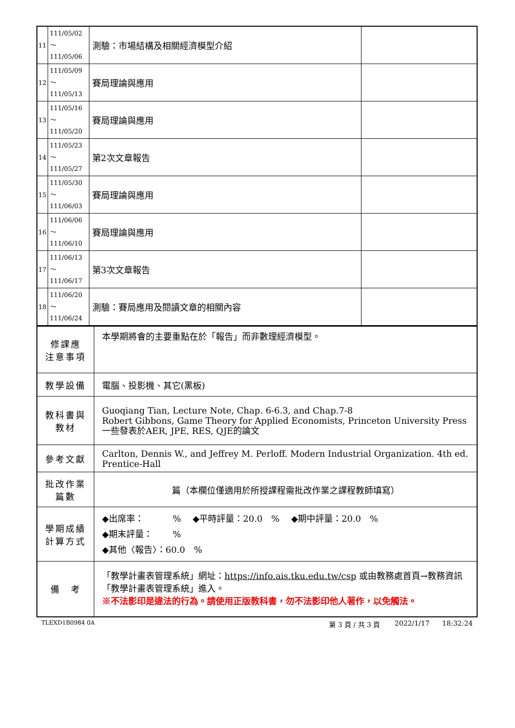| 11 | 111/05/02～ 111/05/06 | 測驗：市場結構及相關經濟模型介紹 | |
| 12 | 111/05/09～ 111/05/13 | 賽局理論與應用 | |
| 13 | 111/05/16～ 111/05/20 | 賽局理論與應用 | |
| 14 | 111/05/23～ 111/05/27 | 第2次文章報告 | |
| 15 | 111/05/30～ 111/06/03 | 賽局理論與應用 | |
| 16 | 111/06/06～ 111/06/10 | 賽局理論與應用 | |
| 17 | 111/06/13～ 111/06/17 | 第3次文章報告 | |
| 18 | 111/06/20～ 111/06/24 | 測驗：賽局應用及閱讀文章的相關內容 | |
| 修課應 注意事項 | 本學期將會的主要重點在於「報告」而非數理經濟模型。 |
| 教學設備 | 電腦、投影機、其它(黑板) |
| 教科書與 教材 | Guoqiang Tian, Lecture Note, Chap. 6-6.3, and Chap.7-8 Robert Gibbons, Game Theory for Applied Economists, Princeton University Press 一些發表於AER, JPE, RES, QJE的論文 |
| 參考文獻 | Carlton, Dennis W., and Jeffrey M. Perloff. Modern Industrial Organization. 4th ed. Prentice-Hall |
| 批改作業 篇數 | 篇（本欄位僅適用於所授課程需批改作業之課程教師填寫） |
| 學期成績 計算方式 | ◆出席率： % ◆平時評量：20.0 % ◆期中評量：20.0 % ◆期末評量： % ◆其他〈報告〉：60.0 % |
| 備 考 | 「教學計畫表管理系統」網址： https://info.ais.tku.edu.tw/csp 或由教務處首頁→教務資訊「教學計畫表管理系統」進入。 ※不法影印是違法的行為。請使用正版教科書，勿不法影印他人著作，以免觸法。 |
TLEXD1B0984 0A 第 3 頁 / 共 3 頁 2022/1/17 18:32:24